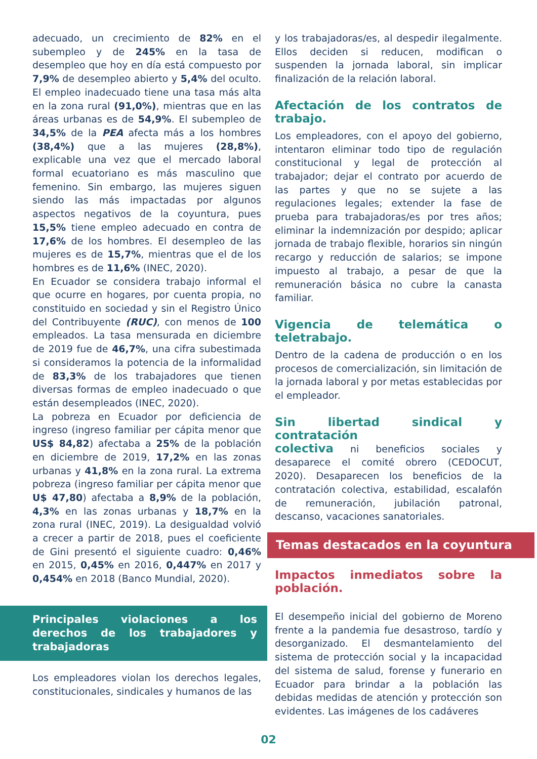adecuado, un crecimiento de 82% en el subempleo y de 245% en la tasa de desempleo que hoy en día está compuesto por 7,9% de desempleo abierto y 5,4% del oculto. El empleo inadecuado tiene una tasa más alta en la zona rural (91,0%), mientras que en las áreas urbanas es de 54,9%. El subempleo de 34,5% de la PEA afecta más a los hombres (38,4%) que a las mujeres (28,8%), explicable una vez que el mercado laboral formal ecuatoriano es más masculino que femenino. Sin embargo, las mujeres siguen siendo las más impactadas por algunos aspectos negativos de la coyuntura, pues 15,5% tiene empleo adecuado en contra de 17,6% de los hombres. El desempleo de las mujeres es de 15,7%, mientras que el de los hombres es de 11,6% (INEC, 2020).
En Ecuador se considera trabajo informal el que ocurre en hogares, por cuenta propia, no constituido en sociedad y sin el Registro Único del Contribuyente (RUC), con menos de 100 empleados. La tasa mensurada en diciembre de 2019 fue de 46,7%, una cifra subestimada si consideramos la potencia de la informalidad de 83,3% de los trabajadores que tienen diversas formas de empleo inadecuado o que están desempleados (INEC, 2020).
La pobreza en Ecuador por deficiencia de ingreso (ingreso familiar per cápita menor que US$ 84,82) afectaba a 25% de la población en diciembre de 2019, 17,2% en las zonas urbanas y 41,8% en la zona rural. La extrema pobreza (ingreso familiar per cápita menor que U$ 47,80) afectaba a 8,9% de la población, 4,3% en las zonas urbanas y 18,7% en la zona rural (INEC, 2019). La desigualdad volvió a crecer a partir de 2018, pues el coeficiente de Gini presentó el siguiente cuadro: 0,46% en 2015, 0,45% en 2016, 0,447% en 2017 y 0,454% en 2018 (Banco Mundial, 2020).
Principales violaciones a los derechos de los trabajadores y trabajadoras
Los empleadores violan los derechos legales, constitucionales, sindicales y humanos de las
y los trabajadoras/es, al despedir ilegalmente. Ellos deciden si reducen, modifican o suspenden la jornada laboral, sin implicar finalización de la relación laboral.
Afectación de los contratos de trabajo.
Los empleadores, con el apoyo del gobierno, intentaron eliminar todo tipo de regulación constitucional y legal de protección al trabajador; dejar el contrato por acuerdo de las partes y que no se sujete a las regulaciones legales; extender la fase de prueba para trabajadoras/es por tres años; eliminar la indemnización por despido; aplicar jornada de trabajo flexible, horarios sin ningún recargo y reducción de salarios; se impone impuesto al trabajo, a pesar de que la remuneración básica no cubre la canasta familiar.
Vigencia de telemática o teletrabajo.
Dentro de la cadena de producción o en los procesos de comercialización, sin limitación de la jornada laboral y por metas establecidas por el empleador.
Sin libertad sindical y contratación
colectiva ni beneficios sociales y desaparece el comité obrero (CEDOCUT, 2020). Desaparecen los beneficios de la contratación colectiva, estabilidad, escalafón de remuneración, jubilación patronal, descanso, vacaciones sanatoriales.
Temas destacados en la coyuntura
Impactos inmediatos sobre la población.
El desempeño inicial del gobierno de Moreno frente a la pandemia fue desastroso, tardío y desorganizado. El desmantelamiento del sistema de protección social y la incapacidad del sistema de salud, forense y funerario en Ecuador para brindar a la población las debidas medidas de atención y protección son evidentes. Las imágenes de los cadáveres
02